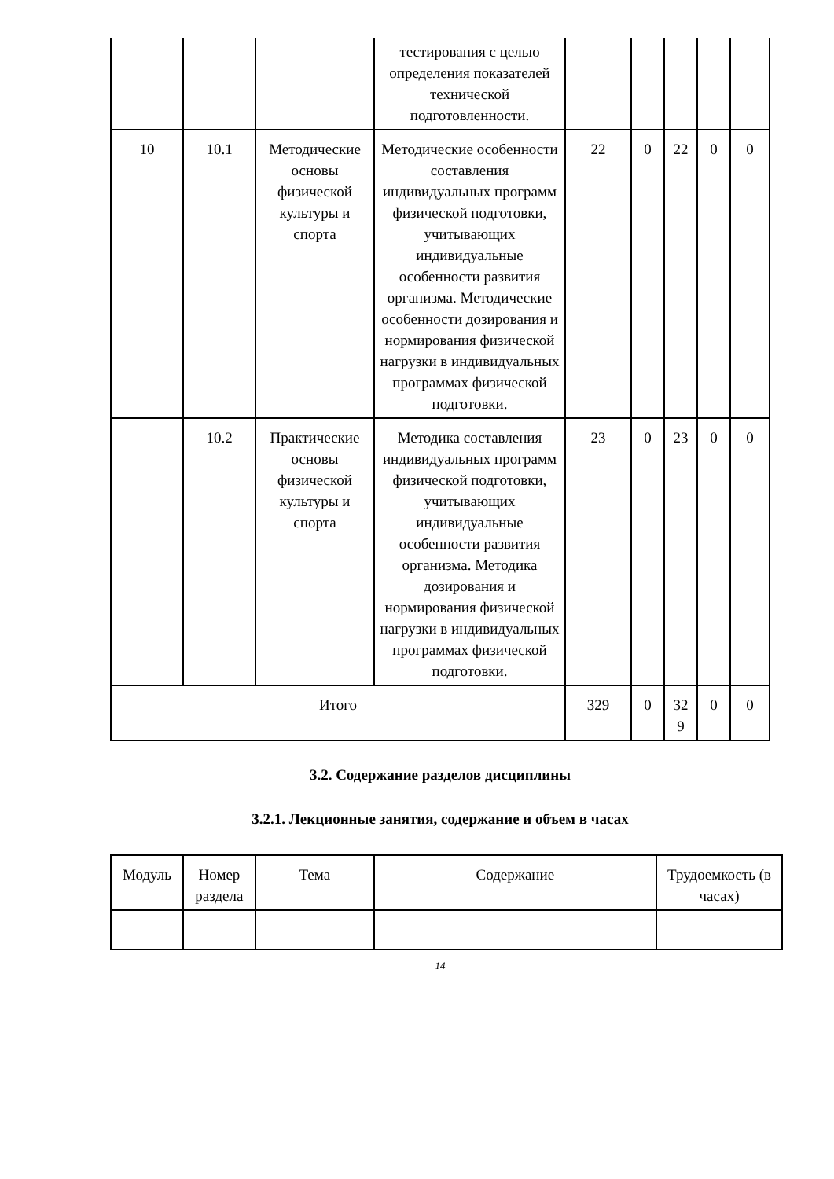| | | | тестирования с целью определения показателей технической подготовленности. | | | | | |
| 10 | 10.1 | Методические основы физической культуры и спорта | Методические особенности составления индивидуальных программ физической подготовки, учитывающих индивидуальные особенности развития организма. Методические особенности дозирования и нормирования физической нагрузки в индивидуальных программах физической подготовки. | 22 | 0 | 22 | 0 | 0 |
| | 10.2 | Практические основы физической культуры и спорта | Методика составления индивидуальных программ физической подготовки, учитывающих индивидуальные особенности развития организма. Методика дозирования и нормирования физической нагрузки в индивидуальных программах физической подготовки. | 23 | 0 | 23 | 0 | 0 |
| Итого | | | | 329 | 0 | 32 9 | 0 | 0 |
3.2. Содержание разделов дисциплины
3.2.1. Лекционные занятия, содержание и объем в часах
| Модуль | Номер раздела | Тема | Содержание | Трудоемкость (в часах) |
| --- | --- | --- | --- | --- |
14